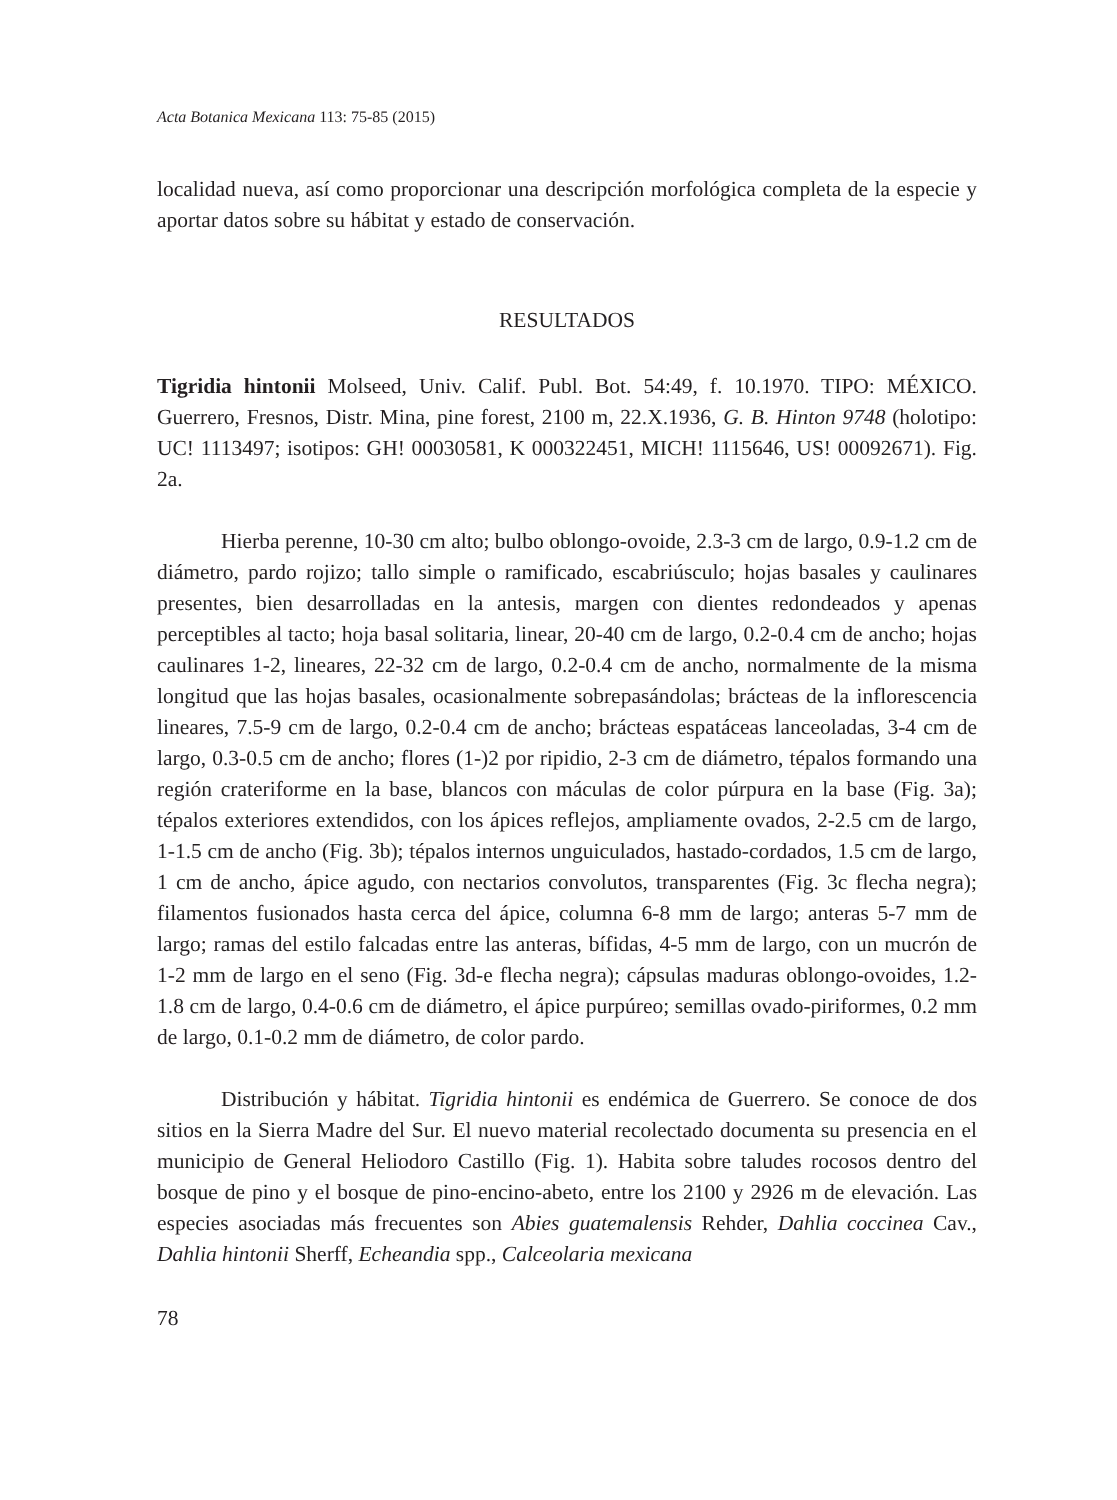Acta Botanica Mexicana 113: 75-85 (2015)
localidad nueva, así como proporcionar una descripción morfológica completa de la especie y aportar datos sobre su hábitat y estado de conservación.
RESULTADOS
Tigridia hintonii Molseed, Univ. Calif. Publ. Bot. 54:49, f. 10.1970. TIPO: MÉXICO. Guerrero, Fresnos, Distr. Mina, pine forest, 2100 m, 22.X.1936, G. B. Hinton 9748 (holotipo: UC! 1113497; isotipos: GH! 00030581, K 000322451, MICH! 1115646, US! 00092671). Fig. 2a.
Hierba perenne, 10-30 cm alto; bulbo oblongo-ovoide, 2.3-3 cm de largo, 0.9-1.2 cm de diámetro, pardo rojizo; tallo simple o ramificado, escabriúsculo; hojas basales y caulinares presentes, bien desarrolladas en la antesis, margen con dientes redondeados y apenas perceptibles al tacto; hoja basal solitaria, linear, 20-40 cm de largo, 0.2-0.4 cm de ancho; hojas caulinares 1-2, lineares, 22-32 cm de largo, 0.2-0.4 cm de ancho, normalmente de la misma longitud que las hojas basales, ocasionalmente sobrepasándolas; brácteas de la inflorescencia lineares, 7.5-9 cm de largo, 0.2-0.4 cm de ancho; brácteas espatáceas lanceoladas, 3-4 cm de largo, 0.3-0.5 cm de ancho; flores (1-)2 por ripidio, 2-3 cm de diámetro, tépalos formando una región crateriforme en la base, blancos con máculas de color púrpura en la base (Fig. 3a); tépalos exteriores extendidos, con los ápices reflejos, ampliamente ovados, 2-2.5 cm de largo, 1-1.5 cm de ancho (Fig. 3b); tépalos internos unguiculados, hastado-cordados, 1.5 cm de largo, 1 cm de ancho, ápice agudo, con nectarios convolutos, transparentes (Fig. 3c flecha negra); filamentos fusionados hasta cerca del ápice, columna 6-8 mm de largo; anteras 5-7 mm de largo; ramas del estilo falcadas entre las anteras, bífidas, 4-5 mm de largo, con un mucrón de 1-2 mm de largo en el seno (Fig. 3d-e flecha negra); cápsulas maduras oblongo-ovoides, 1.2-1.8 cm de largo, 0.4-0.6 cm de diámetro, el ápice purpúreo; semillas ovado-piriformes, 0.2 mm de largo, 0.1-0.2 mm de diámetro, de color pardo.
Distribución y hábitat. Tigridia hintonii es endémica de Guerrero. Se conoce de dos sitios en la Sierra Madre del Sur. El nuevo material recolectado documenta su presencia en el municipio de General Heliodoro Castillo (Fig. 1). Habita sobre taludes rocosos dentro del bosque de pino y el bosque de pino-encino-abeto, entre los 2100 y 2926 m de elevación. Las especies asociadas más frecuentes son Abies guatemalensis Rehder, Dahlia coccinea Cav., Dahlia hintonii Sherff, Echeandia spp., Calceolaria mexicana
78